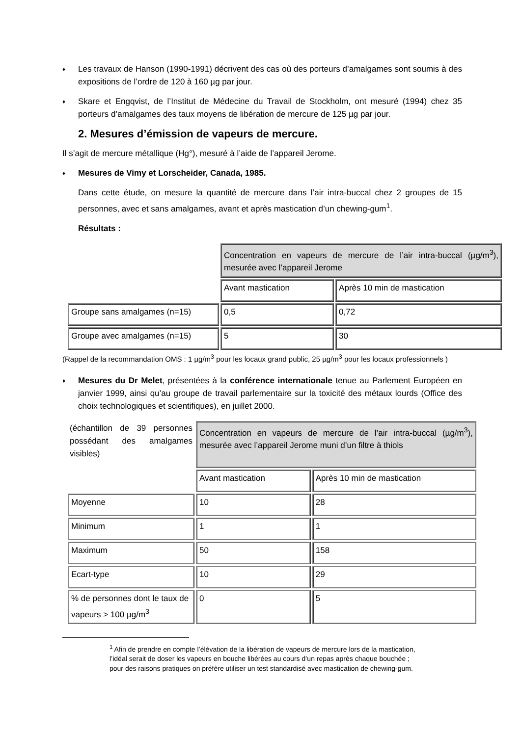♦
Les travaux de Hanson (1990-1991) décrivent des cas où des porteurs d’amalgames sont soumis à des expositions de l’ordre de 120 à 160 µg par jour.
♦
Skare et Engqvist, de l’Institut de Médecine du Travail de Stockholm, ont mesuré (1994) chez 35 porteurs d’amalgames des taux moyens de libération de mercure de 125 µg par jour.
2. Mesures d’émission de vapeurs de mercure.
Il s’agit de mercure métallique (Hg°), mesuré à l’aide de l’appareil Jerome.
♦ Mesures de Vimy et Lorscheider, Canada, 1985.
Dans cette étude, on mesure la quantité de mercure dans l’air intra-buccal chez 2 groupes de 15 personnes, avec et sans amalgames, avant et après mastication d’un chewing-gum<sup>1</sup>.
Résultats :
| | Concentration en vapeurs de mercure de l’air intra-buccal (µg/m<sup>3</sup>), mesurée avec l’appareil Jerome | |
| | Avant mastication | Après 10 min de mastication |
| Groupe sans amalgames (n=15) | 0,5 | 0,72 |
| Groupe avec amalgames (n=15) | 5 | 30 |
(Rappel de la recommandation OMS : 1 µg/m<sup>3</sup> pour les locaux grand public, 25 µg/m<sup>3</sup> pour les locaux professionnels )
♦
Mesures du Dr Melet, présentées à la conférence internationale tenue au Parlement Européen en janvier 1999, ainsi qu’au groupe de travail parlementaire sur la toxicité des métaux lourds (Office des choix technologiques et scientifiques), en juillet 2000.
| (échantillon de 39 personnes possédant des amalgames visibles) | Concentration en vapeurs de mercure de l’air intra-buccal (µg/m<sup>3</sup>), mesurée avec l’appareil Jerome muni d’un filtre à thiols | |
| | Avant mastication | Après 10 min de mastication |
| Moyenne | 10 | 28 |
| Minimum | 1 | 1 |
| Maximum | 50 | 158 |
| Ecart-type | 10 | 29 |
| % de personnes dont le taux de vapeurs > 100 µg/m<sup>3</sup> | 0 | 5 |
<sup>1</sup> Afin de prendre en compte l’élévation de la libération de vapeurs de mercure lors de la mastication, l’idéal serait de doser les vapeurs en bouche libérées au cours d’un repas après chaque bouchée ; pour des raisons pratiques on préfère utiliser un test standardisé avec mastication de chewing-gum.